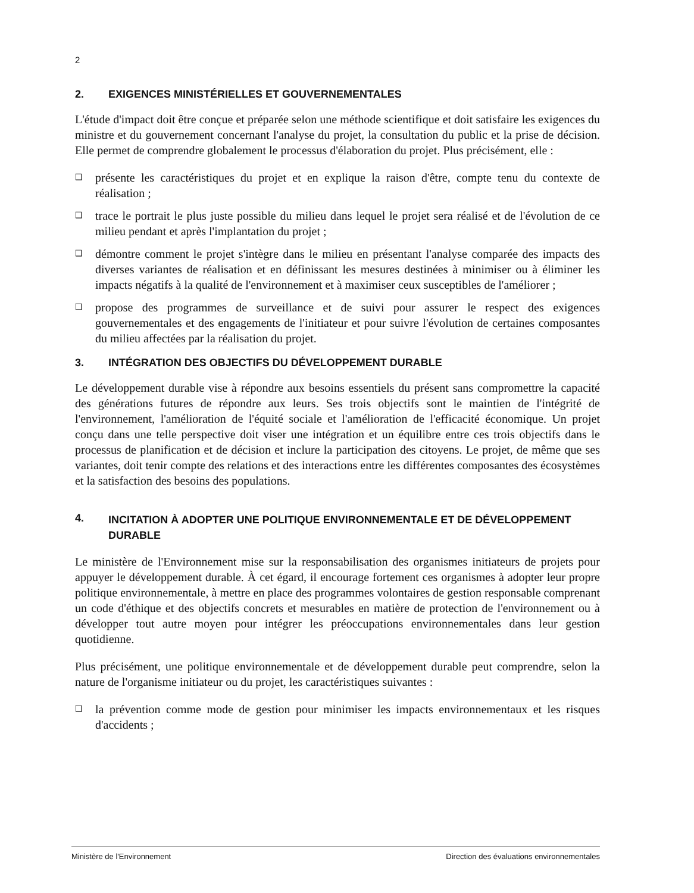2
2. EXIGENCES MINISTÉRIELLES ET GOUVERNEMENTALES
L'étude d'impact doit être conçue et préparée selon une méthode scientifique et doit satisfaire les exigences du ministre et du gouvernement concernant l'analyse du projet, la consultation du public et la prise de décision. Elle permet de comprendre globalement le processus d'élaboration du projet. Plus précisément, elle :
❑ présente les caractéristiques du projet et en explique la raison d'être, compte tenu du contexte de réalisation ;
❑ trace le portrait le plus juste possible du milieu dans lequel le projet sera réalisé et de l'évolution de ce milieu pendant et après l'implantation du projet ;
❑ démontre comment le projet s'intègre dans le milieu en présentant l'analyse comparée des impacts des diverses variantes de réalisation et en définissant les mesures destinées à minimiser ou à éliminer les impacts négatifs à la qualité de l'environnement et à maximiser ceux susceptibles de l'améliorer ;
❑ propose des programmes de surveillance et de suivi pour assurer le respect des exigences gouvernementales et des engagements de l'initiateur et pour suivre l'évolution de certaines composantes du milieu affectées par la réalisation du projet.
3. INTÉGRATION DES OBJECTIFS DU DÉVELOPPEMENT DURABLE
Le développement durable vise à répondre aux besoins essentiels du présent sans compromettre la capacité des générations futures de répondre aux leurs. Ses trois objectifs sont le maintien de l'intégrité de l'environnement, l'amélioration de l'équité sociale et l'amélioration de l'efficacité économique. Un projet conçu dans une telle perspective doit viser une intégration et un équilibre entre ces trois objectifs dans le processus de planification et de décision et inclure la participation des citoyens. Le projet, de même que ses variantes, doit tenir compte des relations et des interactions entre les différentes composantes des écosystèmes et la satisfaction des besoins des populations.
4. INCITATION À ADOPTER UNE POLITIQUE ENVIRONNEMENTALE ET DE DÉVELOPPEMENT DURABLE
Le ministère de l'Environnement mise sur la responsabilisation des organismes initiateurs de projets pour appuyer le développement durable. À cet égard, il encourage fortement ces organismes à adopter leur propre politique environnementale, à mettre en place des programmes volontaires de gestion responsable comprenant un code d'éthique et des objectifs concrets et mesurables en matière de protection de l'environnement ou à développer tout autre moyen pour intégrer les préoccupations environnementales dans leur gestion quotidienne.
Plus précisément, une politique environnementale et de développement durable peut comprendre, selon la nature de l'organisme initiateur ou du projet, les caractéristiques suivantes :
❑ la prévention comme mode de gestion pour minimiser les impacts environnementaux et les risques d'accidents ;
Ministère de l'Environnement Direction des évaluations environnementales